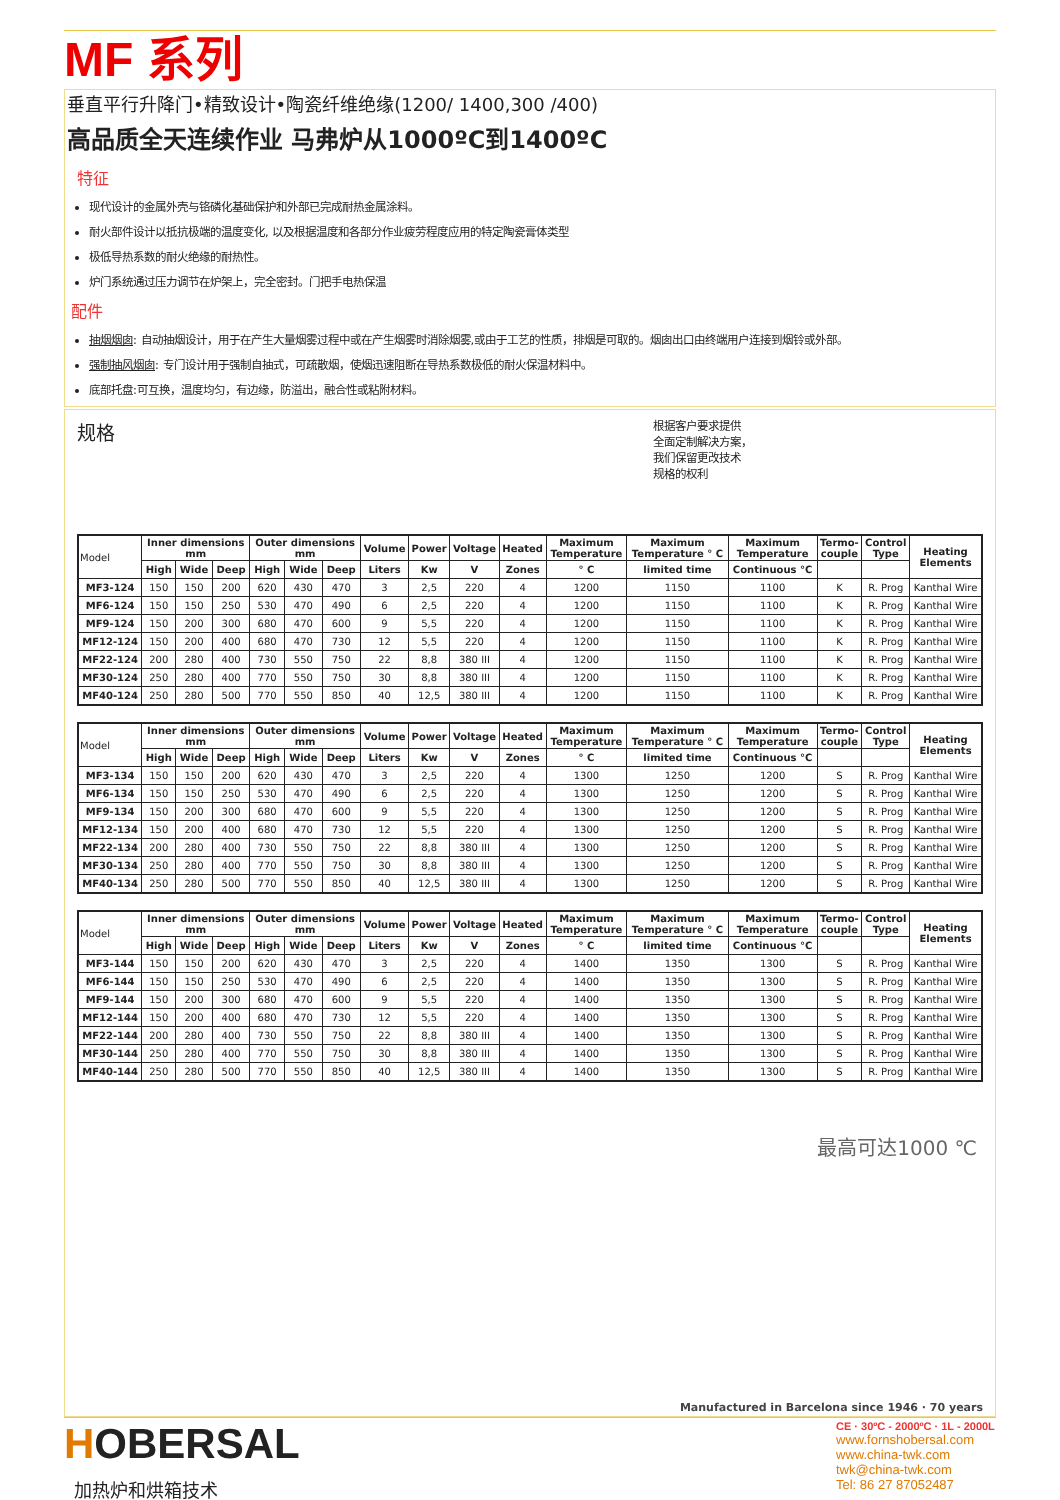MF 系列
垂直平行升降门•精致设计•陶瓷纤维绝缘(1200/ 1400,300 /400)
高品质全天连续作业 马弗炉从1000ºC到1400ºC
特征
现代设计的金属外壳与铬磷化基础保护和外部已完成耐热金属涂料。
耐火部件设计以抵抗极端的温度变化, 以及根据温度和各部分作业疲劳程度应用的特定陶瓷膏体类型
极低导热系数的耐火绝缘的耐热性。
炉门系统通过压力调节在炉架上，完全密封。门把手电热保温
配件
抽烟烟囱: 自动抽烟设计，用于在产生大量烟雾过程中或在产生烟雾时消除烟雾,或由于工艺的性质，排烟是可取的。烟囱出口由终端用户连接到烟铃或外部。
强制抽风烟囱: 专门设计用于强制自抽式，可疏散烟，使烟迅速阻断在导热系数极低的耐火保温材料中。
底部托盘:可互换，温度均匀，有边缘，防溢出，融合性或粘附材料。
规格
根据客户要求提供
全面定制解决方案，
我们保留更改技术
规格的权利
| Model | Inner dimensions mm | | | Outer dimensions mm | | | Volume | Power | Voltage | Heated | Maximum Temperature | Maximum Temperature ° C | Maximum Temperature | Termo- couple | Control Type | Heating Elements |
| --- | --- | --- | --- | --- | --- | --- | --- | --- | --- | --- | --- | --- | --- | --- | --- | --- |
| | High | Wide | Deep | High | Wide | Deep | Liters | Kw | V | Zones | ° C | limited time | Continuous °C | | | |
| MF3-124 | 150 | 150 | 200 | 620 | 430 | 470 | 3 | 2,5 | 220 | 4 | 1200 | 1150 | 1100 | K | R. Prog | Kanthal Wire |
| MF6-124 | 150 | 150 | 250 | 530 | 470 | 490 | 6 | 2,5 | 220 | 4 | 1200 | 1150 | 1100 | K | R. Prog | Kanthal Wire |
| MF9-124 | 150 | 200 | 300 | 680 | 470 | 600 | 9 | 5,5 | 220 | 4 | 1200 | 1150 | 1100 | K | R. Prog | Kanthal Wire |
| MF12-124 | 150 | 200 | 400 | 680 | 470 | 730 | 12 | 5,5 | 220 | 4 | 1200 | 1150 | 1100 | K | R. Prog | Kanthal Wire |
| MF22-124 | 200 | 280 | 400 | 730 | 550 | 750 | 22 | 8,8 | 380 III | 4 | 1200 | 1150 | 1100 | K | R. Prog | Kanthal Wire |
| MF30-124 | 250 | 280 | 400 | 770 | 550 | 750 | 30 | 8,8 | 380 III | 4 | 1200 | 1150 | 1100 | K | R. Prog | Kanthal Wire |
| MF40-124 | 250 | 280 | 500 | 770 | 550 | 850 | 40 | 12,5 | 380 III | 4 | 1200 | 1150 | 1100 | K | R. Prog | Kanthal Wire |
| Model | Inner dimensions mm | | | Outer dimensions mm | | | Volume | Power | Voltage | Heated | Maximum Temperature | Maximum Temperature ° C | Maximum Temperature | Termo- couple | Control Type | Heating Elements |
| --- | --- | --- | --- | --- | --- | --- | --- | --- | --- | --- | --- | --- | --- | --- | --- | --- |
| | High | Wide | Deep | High | Wide | Deep | Liters | Kw | V | Zones | ° C | limited time | Continuous °C | | | |
| MF3-134 | 150 | 150 | 200 | 620 | 430 | 470 | 3 | 2,5 | 220 | 4 | 1300 | 1250 | 1200 | S | R. Prog | Kanthal Wire |
| MF6-134 | 150 | 150 | 250 | 530 | 470 | 490 | 6 | 2,5 | 220 | 4 | 1300 | 1250 | 1200 | S | R. Prog | Kanthal Wire |
| MF9-134 | 150 | 200 | 300 | 680 | 470 | 600 | 9 | 5,5 | 220 | 4 | 1300 | 1250 | 1200 | S | R. Prog | Kanthal Wire |
| MF12-134 | 150 | 200 | 400 | 680 | 470 | 730 | 12 | 5,5 | 220 | 4 | 1300 | 1250 | 1200 | S | R. Prog | Kanthal Wire |
| MF22-134 | 200 | 280 | 400 | 730 | 550 | 750 | 22 | 8,8 | 380 III | 4 | 1300 | 1250 | 1200 | S | R. Prog | Kanthal Wire |
| MF30-134 | 250 | 280 | 400 | 770 | 550 | 750 | 30 | 8,8 | 380 III | 4 | 1300 | 1250 | 1200 | S | R. Prog | Kanthal Wire |
| MF40-134 | 250 | 280 | 500 | 770 | 550 | 850 | 40 | 12,5 | 380 III | 4 | 1300 | 1250 | 1200 | S | R. Prog | Kanthal Wire |
| Model | Inner dimensions mm | | | Outer dimensions mm | | | Volume | Power | Voltage | Heated | Maximum Temperature | Maximum Temperature ° C | Maximum Temperature | Termo- couple | Control Type | Heating Elements |
| --- | --- | --- | --- | --- | --- | --- | --- | --- | --- | --- | --- | --- | --- | --- | --- | --- |
| | High | Wide | Deep | High | Wide | Deep | Liters | Kw | V | Zones | ° C | limited time | Continuous °C | | | |
| MF3-144 | 150 | 150 | 200 | 620 | 430 | 470 | 3 | 2,5 | 220 | 4 | 1400 | 1350 | 1300 | S | R. Prog | Kanthal Wire |
| MF6-144 | 150 | 150 | 250 | 530 | 470 | 490 | 6 | 2,5 | 220 | 4 | 1400 | 1350 | 1300 | S | R. Prog | Kanthal Wire |
| MF9-144 | 150 | 200 | 300 | 680 | 470 | 600 | 9 | 5,5 | 220 | 4 | 1400 | 1350 | 1300 | S | R. Prog | Kanthal Wire |
| MF12-144 | 150 | 200 | 400 | 680 | 470 | 730 | 12 | 5,5 | 220 | 4 | 1400 | 1350 | 1300 | S | R. Prog | Kanthal Wire |
| MF22-144 | 200 | 280 | 400 | 730 | 550 | 750 | 22 | 8,8 | 380 III | 4 | 1400 | 1350 | 1300 | S | R. Prog | Kanthal Wire |
| MF30-144 | 250 | 280 | 400 | 770 | 550 | 750 | 30 | 8,8 | 380 III | 4 | 1400 | 1350 | 1300 | S | R. Prog | Kanthal Wire |
| MF40-144 | 250 | 280 | 500 | 770 | 550 | 850 | 40 | 12,5 | 380 III | 4 | 1400 | 1350 | 1300 | S | R. Prog | Kanthal Wire |
最高可达1000 ℃
Manufactured in Barcelona since 1946 · 70 years
HOBERSAL
加热炉和烘箱技术
CE · 30ºC - 2000ºC · 1L - 2000L
www.fornshobersal.com
www.china-twk.com
twk@china-twk.com
Tel: 86 27 87052487